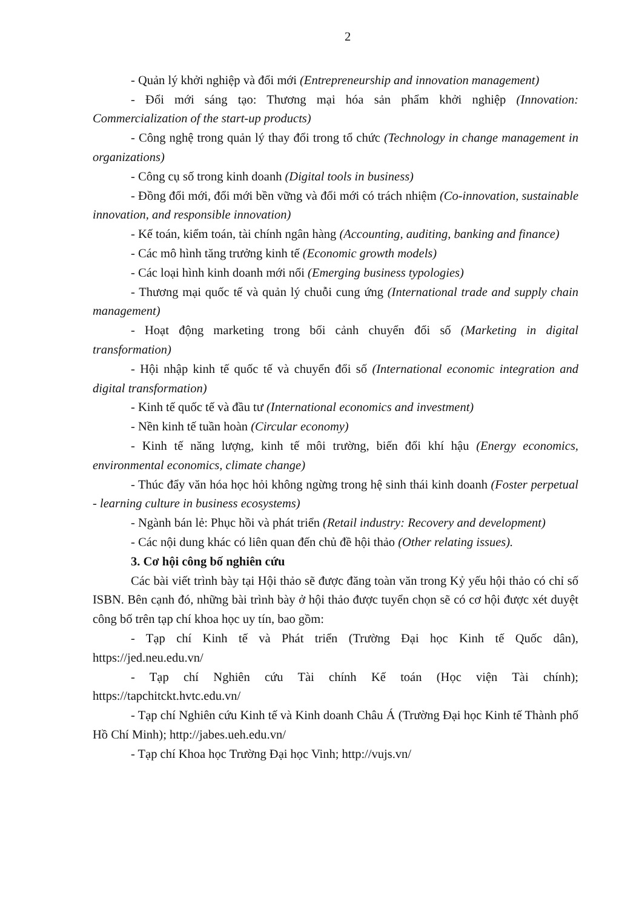2
- Quản lý khởi nghiệp và đổi mới (Entrepreneurship and innovation management)
- Đổi mới sáng tạo: Thương mại hóa sản phẩm khởi nghiệp (Innovation: Commercialization of the start-up products)
- Công nghệ trong quản lý thay đổi trong tổ chức (Technology in change management in organizations)
- Công cụ số trong kinh doanh (Digital tools in business)
- Đồng đổi mới, đổi mới bền vững và đổi mới có trách nhiệm (Co-innovation, sustainable innovation, and responsible innovation)
- Kế toán, kiểm toán, tài chính ngân hàng (Accounting, auditing, banking and finance)
- Các mô hình tăng trưởng kinh tế (Economic growth models)
- Các loại hình kinh doanh mới nổi (Emerging business typologies)
- Thương mại quốc tế và quản lý chuỗi cung ứng (International trade and supply chain management)
- Hoạt động marketing trong bối cảnh chuyển đổi số (Marketing in digital transformation)
- Hội nhập kinh tế quốc tế và chuyển đổi số (International economic integration and digital transformation)
- Kinh tế quốc tế và đầu tư (International economics and investment)
- Nền kinh tế tuần hoàn (Circular economy)
- Kinh tế năng lượng, kinh tế môi trường, biến đổi khí hậu (Energy economics, environmental economics, climate change)
- Thúc đẩy văn hóa học hỏi không ngừng trong hệ sinh thái kinh doanh (Foster perpetual - learning culture in business ecosystems)
- Ngành bán lẻ: Phục hồi và phát triển (Retail industry: Recovery and development)
- Các nội dung khác có liên quan đến chủ đề hội thảo (Other relating issues).
3. Cơ hội công bố nghiên cứu
Các bài viết trình bày tại Hội thảo sẽ được đăng toàn văn trong Kỷ yếu hội thảo có chỉ số ISBN. Bên cạnh đó, những bài trình bày ở hội thảo được tuyển chọn sẽ có cơ hội được xét duyệt công bố trên tạp chí khoa học uy tín, bao gồm:
- Tạp chí Kinh tế và Phát triển (Trường Đại học Kinh tế Quốc dân), https://jed.neu.edu.vn/
- Tạp chí Nghiên cứu Tài chính Kế toán (Học viện Tài chính); https://tapchitckt.hvtc.edu.vn/
- Tạp chí Nghiên cứu Kinh tế và Kinh doanh Châu Á (Trường Đại học Kinh tế Thành phố Hồ Chí Minh); http://jabes.ueh.edu.vn/
- Tạp chí Khoa học Trường Đại học Vinh; http://vujs.vn/